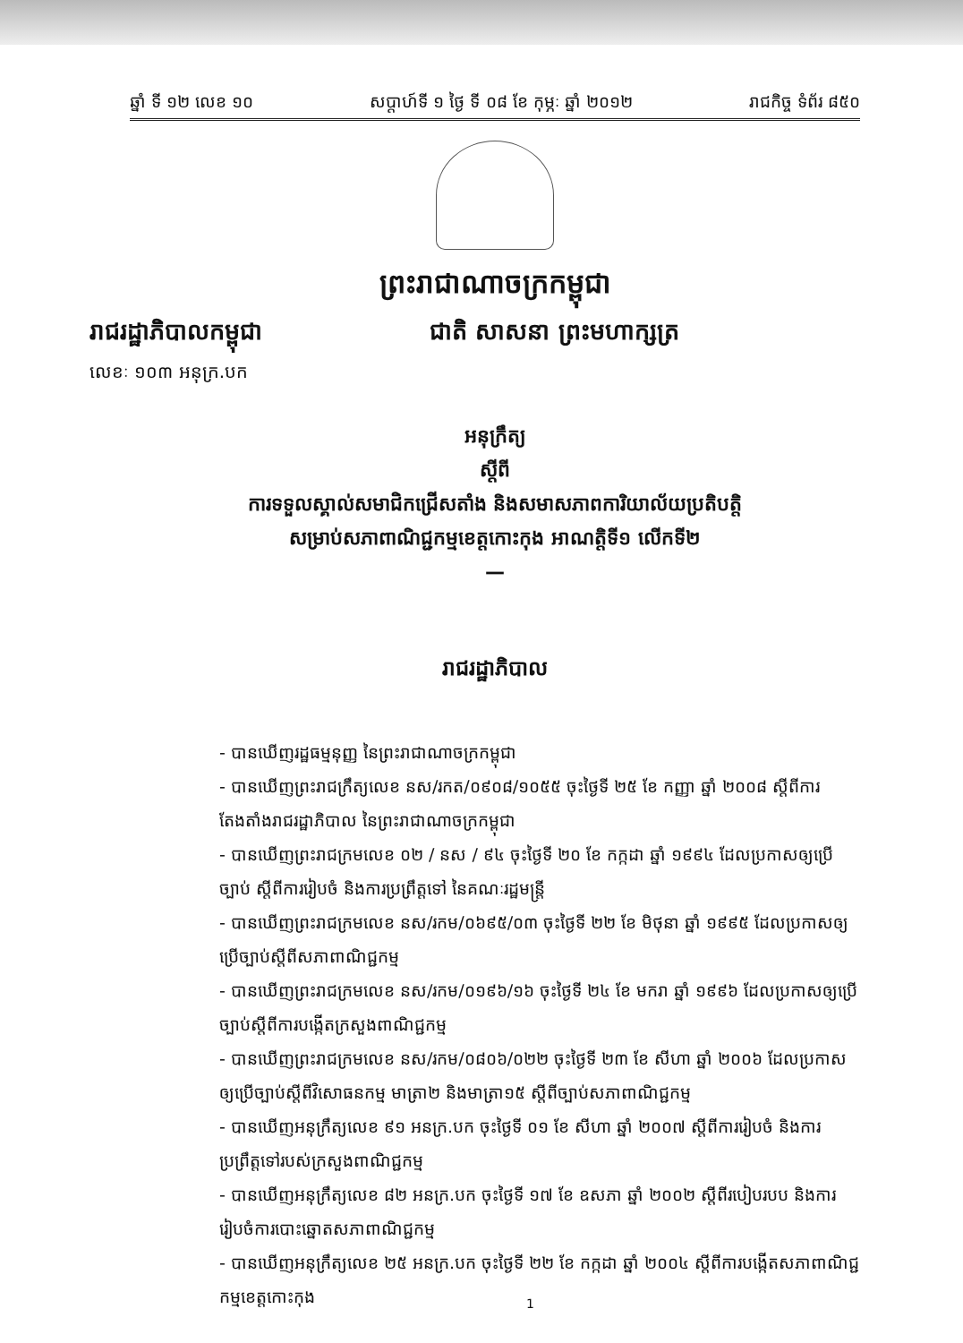ឆ្នាំ ទី ១២ លេខ ១០ សប្តាហ៍ទី ១ ថ្ងៃ ទី ០៨ ខែ កុម្ភៈ ឆ្នាំ ២០១២ រាជកិច្ច ទំព័រ ៨៥០
ព្រះរាជាណាចក្រកម្ពុជា
រាជរដ្ឋាភិបាលកម្ពុជា
ជាតិ សាសនា ព្រះមហាក្សត្រ
លេខៈ ១០៣ អនុក្រ.បក
អនុក្រឹត្យ
ស្តីពី
ការទទួលស្គាល់សមាជិកជ្រើសតាំង និងសមាសភាពការិយាល័យប្រតិបត្តិ
សម្រាប់សភាពាណិជ្ជកម្មខេត្តកោះកុង អាណត្តិទី១ លើកទី២
—
រាជរដ្ឋាភិបាល
- បានឃើញរដ្ឋធម្មនុញ្ញ នៃព្រះរាជាណាចក្រកម្ពុជា
- បានឃើញព្រះរាជក្រឹត្យលេខ នស/រកត/០៩០៨/១០៥៥ ចុះថ្ងៃទី ២៥ ខែ កញ្ញា ឆ្នាំ ២០០៨ ស្តីពីការតែងតាំងរាជរដ្ឋាភិបាល នៃព្រះរាជាណាចក្រកម្ពុជា
- បានឃើញព្រះរាជក្រមលេខ ០២ / នស / ៩៤ ចុះថ្ងៃទី ២០ ខែ កក្កដា ឆ្នាំ ១៩៩៤ ដែលប្រកាសឲ្យប្រើច្បាប់ ស្តីពីការរៀបចំ និងការប្រព្រឹត្តទៅ នៃគណៈរដ្ឋមន្ត្រី
- បានឃើញព្រះរាជក្រមលេខ នស/រកម/០៦៩៥/០៣ ចុះថ្ងៃទី ២២ ខែ មិថុនា ឆ្នាំ ១៩៩៥ ដែលប្រកាសឲ្យប្រើច្បាប់ស្តីពីសភាពាណិជ្ជកម្ម
- បានឃើញព្រះរាជក្រមលេខ នស/រកម/០១៩៦/១៦ ចុះថ្ងៃទី ២៤ ខែ មករា ឆ្នាំ ១៩៩៦ ដែលប្រកាសឲ្យប្រើច្បាប់ស្តីពីការបង្កើតក្រសួងពាណិជ្ជកម្ម
- បានឃើញព្រះរាជក្រមលេខ នស/រកម/០៨០៦/០២២ ចុះថ្ងៃទី ២៣ ខែ សីហា ឆ្នាំ ២០០៦ ដែលប្រកាសឲ្យប្រើច្បាប់ស្តីពីវិសោធនកម្ម មាត្រា២ និងមាត្រា១៥ ស្តីពីច្បាប់សភាពាណិជ្ជកម្ម
- បានឃើញអនុក្រឹត្យលេខ ៩១ អនក្រ.បក ចុះថ្ងៃទី ០១ ខែ សីហា ឆ្នាំ ២០០៧ ស្តីពីការរៀបចំ និងការប្រព្រឹត្តទៅរបស់ក្រសួងពាណិជ្ជកម្ម
- បានឃើញអនុក្រឹត្យលេខ ៨២ អនក្រ.បក ចុះថ្ងៃទី ១៧ ខែ ឧសភា ឆ្នាំ ២០០២ ស្តីពីរបៀបរបប និងការរៀបចំការបោះឆ្នោតសភាពាណិជ្ជកម្ម
- បានឃើញអនុក្រឹត្យលេខ ២៥ អនក្រ.បក ចុះថ្ងៃទី ២២ ខែ កក្កដា ឆ្នាំ ២០០៤ ស្តីពីការបង្កើតសភាពាណិជ្ជកម្មខេត្តកោះកុង
1